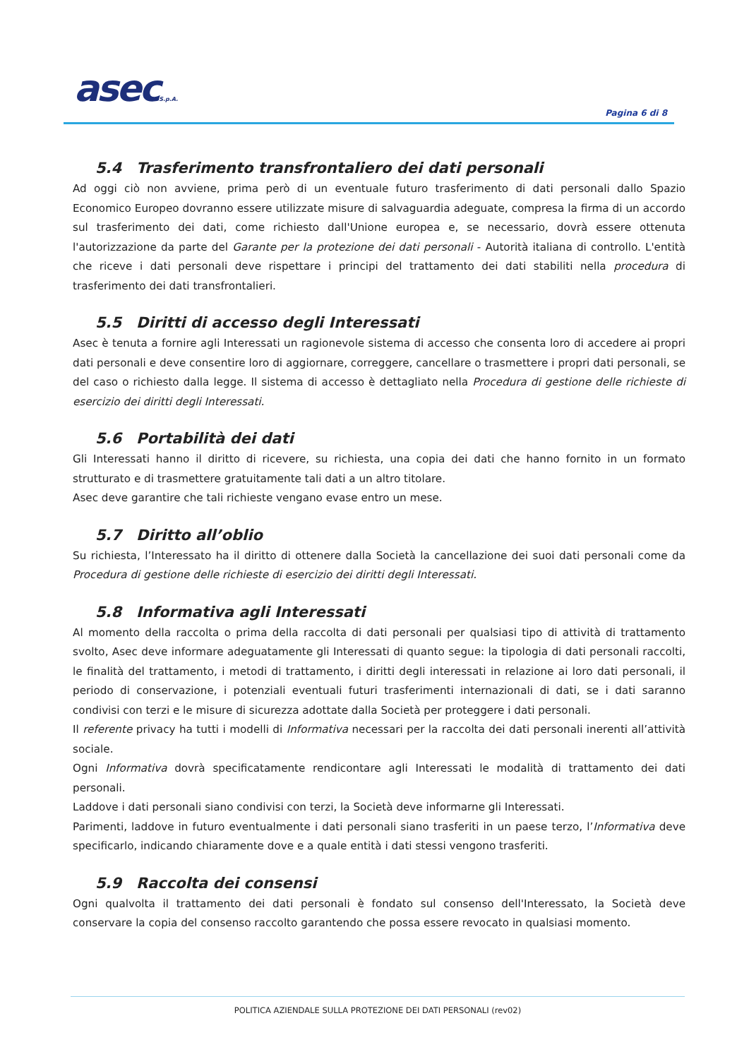asecS.p.A.
Pagina 6 di 8
5.4 Trasferimento transfrontaliero dei dati personali
Ad oggi ciò non avviene, prima però di un eventuale futuro trasferimento di dati personali dallo Spazio Economico Europeo dovranno essere utilizzate misure di salvaguardia adeguate, compresa la firma di un accordo sul trasferimento dei dati, come richiesto dall'Unione europea e, se necessario, dovrà essere ottenuta l'autorizzazione da parte del Garante per la protezione dei dati personali - Autorità italiana di controllo. L'entità che riceve i dati personali deve rispettare i principi del trattamento dei dati stabiliti nella procedura di trasferimento dei dati transfrontalieri.
5.5 Diritti di accesso degli Interessati
Asec è tenuta a fornire agli Interessati un ragionevole sistema di accesso che consenta loro di accedere ai propri dati personali e deve consentire loro di aggiornare, correggere, cancellare o trasmettere i propri dati personali, se del caso o richiesto dalla legge. Il sistema di accesso è dettagliato nella Procedura di gestione delle richieste di esercizio dei diritti degli Interessati.
5.6 Portabilità dei dati
Gli Interessati hanno il diritto di ricevere, su richiesta, una copia dei dati che hanno fornito in un formato strutturato e di trasmettere gratuitamente tali dati a un altro titolare.
Asec deve garantire che tali richieste vengano evase entro un mese.
5.7 Diritto all’oblio
Su richiesta, l’Interessato ha il diritto di ottenere dalla Società la cancellazione dei suoi dati personali come da Procedura di gestione delle richieste di esercizio dei diritti degli Interessati.
5.8 Informativa agli Interessati
Al momento della raccolta o prima della raccolta di dati personali per qualsiasi tipo di attività di trattamento svolto, Asec deve informare adeguatamente gli Interessati di quanto segue: la tipologia di dati personali raccolti, le finalità del trattamento, i metodi di trattamento, i diritti degli interessati in relazione ai loro dati personali, il periodo di conservazione, i potenziali eventuali futuri trasferimenti internazionali di dati, se i dati saranno condivisi con terzi e le misure di sicurezza adottate dalla Società per proteggere i dati personali.
Il referente privacy ha tutti i modelli di Informativa necessari per la raccolta dei dati personali inerenti all’attività sociale.
Ogni Informativa dovrà specificatamente rendicontare agli Interessati le modalità di trattamento dei dati personali.
Laddove i dati personali siano condivisi con terzi, la Società deve informarne gli Interessati.
Parimenti, laddove in futuro eventualmente i dati personali siano trasferiti in un paese terzo, l’Informativa deve specificarlo, indicando chiaramente dove e a quale entità i dati stessi vengono trasferiti.
5.9 Raccolta dei consensi
Ogni qualvolta il trattamento dei dati personali è fondato sul consenso dell'Interessato, la Società deve conservare la copia del consenso raccolto garantendo che possa essere revocato in qualsiasi momento.
POLITICA AZIENDALE SULLA PROTEZIONE DEI DATI PERSONALI (rev02)